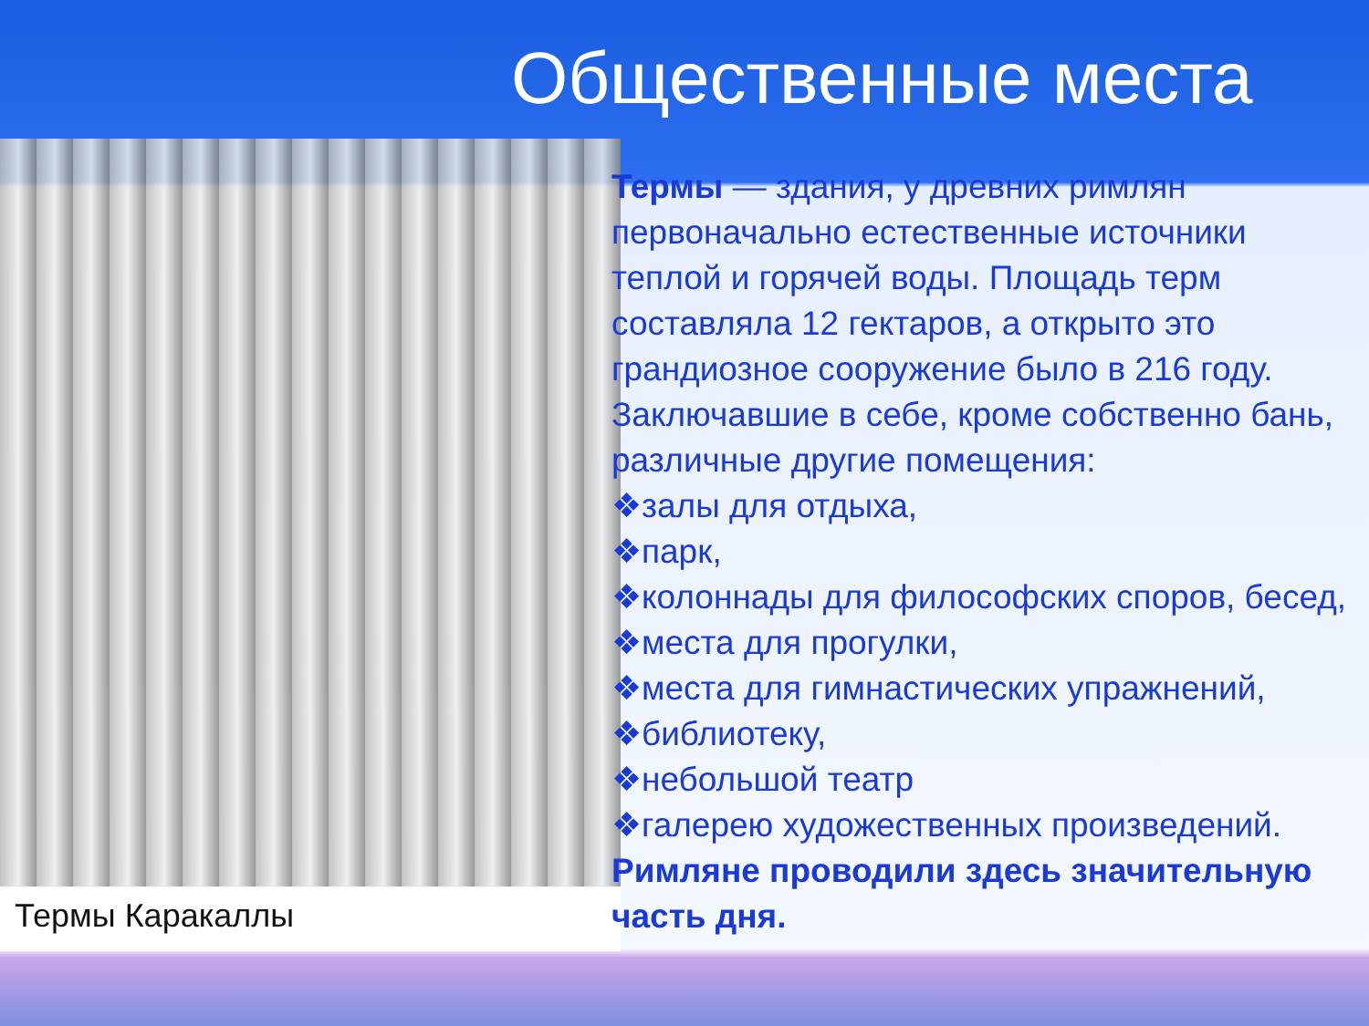Общественные места
Термы Каракаллы
Термы — здания, у древних римлян первоначально естественные источники теплой и горячей воды. Площадь терм составляла 12 гектаров, а открыто это грандиозное сооружение было в 216 году. Заключавшие в себе, кроме собственно бань, различные другие помещения:
❖залы для отдыха,
❖парк,
❖колоннады для философских споров, бесед,
❖места для прогулки,
❖места для гимнастических упражнений,
❖библиотеку,
❖небольшой театр
❖галерею художественных произведений.
Римляне проводили здесь значительную часть дня.